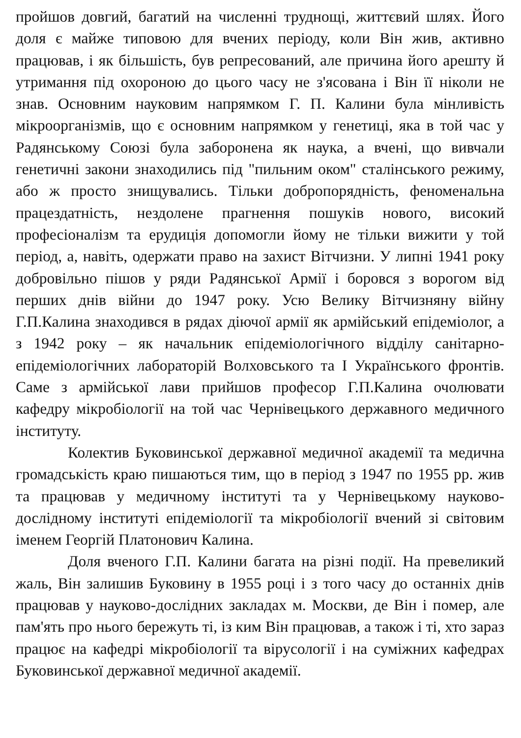пройшов довгий, багатий на численні труднощі, життєвий шлях. Його доля є майже типовою для вчених періоду, коли Він жив, активно працював, і як більшість, був репресований, але причина його арешту й утримання під охороною до цього часу не з'ясована і Він її ніколи не знав. Основним науковим напрямком Г. П. Калини була мінливість мікроорганізмів, що є основним напрямком у генетиці, яка в той час у Радянському Союзі була заборонена як наука, а вчені, що вивчали генетичні закони знаходились під "пильним оком" сталінського режиму, або ж просто знищувались. Тільки добропорядність, феноменальна працездатність, нездолене прагнення пошуків нового, високий професіоналізм та ерудиція допомогли йому не тільки вижити у той період, а, навіть, одержати право на захист Вітчизни. У липні 1941 року добровільно пішов у ряди Радянської Армії і боровся з ворогом від перших днів війни до 1947 року. Усю Велику Вітчизняну війну Г.П.Калина знаходився в рядах діючої армії як армійський епідеміолог, а з 1942 року – як начальник епідеміологічного відділу санітарно-епідеміологічних лабораторій Волховського та І Українського фронтів. Саме з армійської лави прийшов професор Г.П.Калина очолювати кафедру мікробіології на той час Чернівецького державного медичного інституту.
Колектив Буковинської державної медичної академії та медична громадськість краю пишаються тим, що в період з 1947 по 1955 рр. жив та працював у медичному інституті та у Чернівецькому науково-дослідному інституті епідеміології та мікробіології вчений зі світовим іменем Георгій Платонович Калина.
Доля вченого Г.П. Калини багата на різні події. На превеликий жаль, Він залишив Буковину в 1955 році і з того часу до останніх днів працював у науково-дослідних закладах м. Москви, де Він і помер, але пам'ять про нього бережуть ті, із ким Він працював, а також і ті, хто зараз працює на кафедрі мікробіології та вірусології і на суміжних кафедрах Буковинської державної медичної академії.